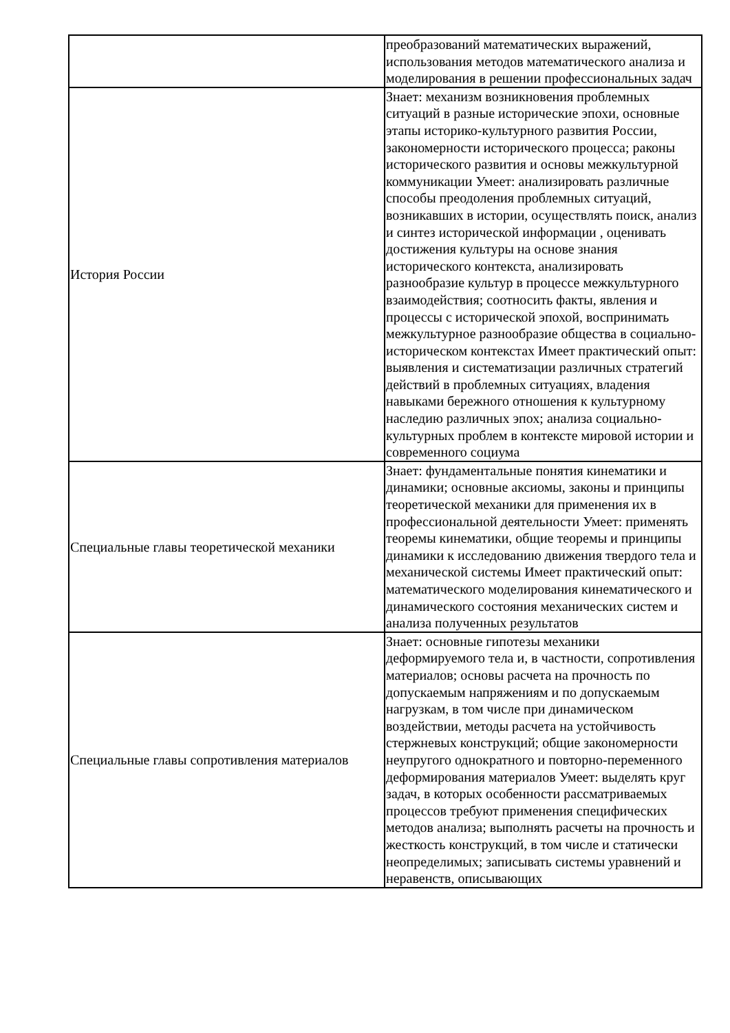| | преобразований математических выражений, использования методов математического анализа и моделирования в решении профессиональных задач |
| История России | Знает: механизм возникновения проблемных ситуаций в разные исторические эпохи, основные этапы историко-культурного развития России, закономерности исторического процесса; раконы исторического развития и основы межкультурной коммуникации Умеет: анализировать различные способы преодоления проблемных ситуаций, возникавших в истории, осуществлять поиск, анализ и синтез исторической информации , оценивать достижения культуры на основе знания исторического контекста, анализировать разнообразие культур в процессе межкультурного взаимодействия; соотносить факты, явления и процессы с исторической эпохой, воспринимать межкультурное разнообразие общества в социально-историческом контекстах Имеет практический опыт: выявления и систематизации различных стратегий действий в проблемных ситуациях, владения навыками бережного отношения к культурному наследию различных эпох; анализа социально-культурных проблем в контексте мировой истории и современного социума |
| Специальные главы теоретической механики | Знает: фундаментальные понятия кинематики и динамики; основные аксиомы, законы и принципы теоретической механики для применения их в профессиональной деятельности Умеет: применять теоремы кинематики, общие теоремы и принципы динамики к исследованию движения твердого тела и механической системы Имеет практический опыт: математического моделирования кинематического и динамического состояния механических систем и анализа полученных результатов |
| Специальные главы сопротивления материалов | Знает: основные гипотезы механики деформируемого тела и, в частности, сопротивления материалов; основы расчета на прочность по допускаемым напряжениям и по допускаемым нагрузкам, в том числе при динамическом воздействии, методы расчета на устойчивость стержневых конструкций; общие закономерности неупругого однократного и повторно-переменного деформирования материалов Умеет: выделять круг задач, в которых особенности рассматриваемых процессов требуют применения специфических методов анализа; выполнять расчеты на прочность и жесткость конструкций, в том числе и статически неопределимых; записывать системы уравнений и неравенств, описывающих |